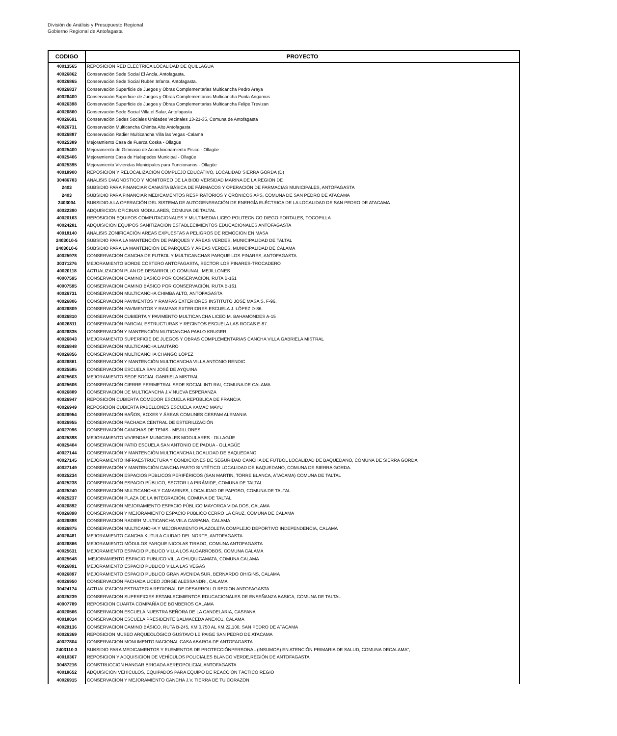División de Análisis y Presupuesto Regional
Gobierno Regional de Antofagasta
| CODIGO | PROYECTO |
| --- | --- |
| 40013565 | REPOSICION RED ELECTRICA LOCALIDAD DE QUILLAGUA |
| 40026862 | Conservación Sede Social El Ancla, Antofagasta. |
| 40026865 | Conservación Sede Social Rubén Infanta, Antofagasta. |
| 40026837 | Conservación Superficie de Juegos y Obras Complementarias Multicancha Pedro Araya |
| 40026400 | Conservación Superficie de Juegos y Obras Complementarias Multicancha Punta Angamos |
| 40026398 | Conservación Superficie de Juegos y Obras Complementarias Multicancha Felipe Trevizan |
| 40026860 | Conservación Sede Social Villa el Salar, Antofagasta |
| 40026691 | Conservación Sedes Sociales Unidades Vecinales 13-21-35, Comuna de Antofagasta |
| 40026731 | Conservación Multicancha Chimba Alto Antofagasta |
| 40026887 | Conservación Radier Multicancha Villa las Vegas -Calama |
| 40025389 | Mejoramiento Casa de Fuerza Coska - Ollagüe |
| 40025400 | Mejoramiento de Gimnasio de Acondicionamiento Físico - Ollagüe |
| 40025406 | Mejoramiento Casa de Huéspedes Municipal - Ollagüe |
| 40025395 | Mejoramiento Viviendas Municipales para Funcionarios - Ollagüe |
| 40018900 | REPOSICION Y RELOCALIZACIÓN COMPLEJO EDUCATIVO, LOCALIDAD SIERRA GORDA (D) |
| 30486783 | ANALISIS DIAGNOSTICO Y MONITOREO DE LA BIODIVERSIDAD MARINA DE LA REGION DE |
| 2403 | SUBSIDIO PARA FINANCIAR CANASTA BÁSICA DE FÁRMACOS Y OPERACIÓN DE FARMACIAS MUNICIPALES, ANTOFAGASTA |
| 2403 | SUBSIDIO PARA FINANCIAR MEDICAMENTOS RESPIRATORIOS Y CRÓNICOS APS, COMUNA DE SAN PEDRO DE ATACAMA |
| 2403004 | SUBSIDIO A LA OPERACIÓN DEL SISTEMA DE AUTOGENERACIÓN DE ENERGÍA ELÉCTRICA DE LA LOCALIDAD DE SAN PEDRO DE ATACAMA |
| 40022390 | ADQUISICION OFICINAS MODULARES, COMUNA DE TALTAL |
| 40020163 | REPOSICION EQUIPOS COMPUTACIONALES Y MULTIMEDIA LICEO POLITECNICO DIEGO PORTALES, TOCOPILLA |
| 40024281 | ADQUISICION EQUIPOS SANITIZACION ESTABLECIMIENTOS EDUCACIONALES ANTOFAGASTA |
| 40018140 | ANALISIS ZONIFICACIÓN AREAS EXPUESTAS A PELIGROS DE REMOCION EN MASA |
| 2403010-5 | SUBSIDIO PARA LA MANTENCIÓN DE PARQUES Y ÁREAS VERDES, MUNICIPALIDAD DE TALTAL |
| 2403010-6 | SUBSIDIO PARA LA MANTENCIÓN DE PARQUES Y ÁREAS VERDES, MUNICIPALIDAD DE CALAMA |
| 40025978 | CONSERVACION CANCHA DE FUTBOL Y MULTICANCHAS PARQUE LOS PINARES, ANTOFAGASTA |
| 30371276 | MEJORAMIENTO BORDE COSTERO ANTOFAGASTA, SECTOR LOS PINARES-TROCADERO |
| 40020118 | ACTUALIZACION PLAN DE DESARROLLO COMUNAL, MEJILLONES |
| 40007595 | CONSERVACION CAMINO BÁSICO POR CONSERVACIÓN, RUTA B-161 |
| 40007595 | CONSERVACION CAMINO BÁSICO POR CONSERVACIÓN, RUTA B-161 |
| 40026731 | CONSERVACIÓN MULTICANCHA CHIMBA ALTO, ANTOFAGASTA |
| 40026806 | CONSERVACIÓN PAVIMENTOS Y RAMPAS EXTERIORES INSTITUTO JOSÉ MASA S. F-96. |
| 40026809 | CONSERVACIÓN PAVIMENTOS Y RAMPAS EXTERIORES ESCUELA J. LÓPEZ D-86. |
| 40026810 | CONSERVACIÓN CUBIERTA Y PAVIMENTO MULTICANCHA LICEO M. BAHAMONDES A-15 |
| 40026811 | CONSERVACIÓN PARCIAL ESTRUCTURAS Y RECINTOS ESCUELA LAS ROCAS E-87. |
| 40026835 | CONSERVACIÓN Y MANTENCIÓN MUTICANCHA PABLO KRUGER |
| 40026843 | MEJORAMIENTO SUPERFICIE DE JUEGOS Y OBRAS COMPLEMENTARIAS CANCHA VILLA GABRIELA MISTRAL |
| 40026848 | CONSERVACIÓN MULTICANCHA LAUTARO |
| 40026856 | CONSERVACIÓN MULTICANCHA CHANGO LÓPEZ |
| 40026861 | CONSERVACIÓN Y MANTENCIÓN MULTICANCHA VILLA ANTONIO RENDIC |
| 40025585 | CONSERVACIÓN ESCUELA SAN JOSÉ DE AYQUINA |
| 40025603 | MEJORAMIENTO SEDE SOCIAL GABRIELA MISTRAL |
| 40025606 | CONSERVACIÓN CIERRE PERIMETRAL SEDE SOCIAL INTI RAI, COMUNA DE CALAMA |
| 40026889 | CONSERVACIÓN DE MULTICANCHA J.V NUEVA ESPERANZA |
| 40026947 | REPOSICIÓN CUBIERTA COMEDOR ESCUELA REPÚBLICA DE FRANCIA |
| 40026949 | REPOSICIÓN CUBIERTA PABELLONES ESCUELA KAMAC MAYU |
| 40026954 | CONSERVACIÓN BAÑOS, BOXES Y ÁREAS COMUNES CESFAM ALEMANIA |
| 40026955 | CONSERVACIÓN FACHADA CENTRAL DE ESTERILIZACIÓN |
| 40027096 | CONSERVACIÓN CANCHAS DE TENIS - MEJILLONES |
| 40025398 | MEJORAMIENTO VIVIENDAS MUNICIPALES MODULARES - OLLAGÜE |
| 40025404 | CONSERVACIÓN PATIO ESCUELA SAN ANTONIO DE PADUA - OLLAGÜE |
| 40027144 | CONSERVACIÓN Y MANTENCIÓN MULTICANCHA LOCALIDAD DE BAQUEDANO |
| 40027145 | MEJORAMIENTO INFRAESTRUCTURA Y CONDICIONES DE SEGURIDAD CANCHA DE FUTBOL LOCALIDAD DE BAQUEDANO, COMUNA DE SIERRA GORDA |
| 40027149 | CONSERVACIÓN Y MANTENCIÓN CANCHA PASTO SINTÉTICO LOCALIDAD DE BAQUEDANO, COMUNA DE SIERRA GORDA. |
| 40025234 | CONSERVACIÓN ESPACIOS PÚBLICOS PERIFÉRICOS (SAN MARTIN, TORRE BLANCA, ATACAMA) COMUNA DE TALTAL |
| 40025238 | CONSERVACIÓN ESPACIO PÚBLICO, SECTOR LA PIRÁMIDE, COMUNA DE TALTAL |
| 40025240 | CONSERVACIÓN MULTICANCHA Y CAMARINES, LOCALIDAD DE PAPOSO, COMUNA DE TALTAL |
| 40025237 | CONSERVACIÓN PLAZA DE LA INTEGRACIÓN, COMUNA DE TALTAL |
| 40026892 | CONSERVACION MEJORAMIENTO ESPACIO PÚBLICO MAYORCA VIDA DOS, CALAMA |
| 40026898 | CONSERVACIÓN Y MEJORAMIENTO ESPACIO PÚBLICO CERRO LA CRUZ, COMUNA DE CALAMA |
| 40026888 | CONSERVACION RADIER MULTICANCHA VIILA CASPANA, CALAMA |
| 40026875 | CONSERVACIÓN MULTICANCHA Y MEJORAMIENTO PLAZOLETA COMPLEJO DEPORTIVO INDEPENDENCIA, CALAMA |
| 40026481 | MEJORAMIENTO CANCHA KUTULA CIUDAD DEL NORTE, ANTOFAGASTA |
| 40026866 | MEJORAMIENTO MÓDULOS PARQUE NICOLAS TIRADO, COMUNA ANTOFAGASTA |
| 40025631 | MEJORAMIENTO ESPACIO PUBLICO VILLA LOS ALGARROBOS, COMUNA CALAMA |
| 40025648 | MEJORAMIENTO ESPACIO PUBLICO VILLA CHUQUICAMATA, COMUNA CALAMA |
| 40026891 | MEJORAMIENTO ESPACIO PUBLICO VILLA LAS VEGAS |
| 40026897 | MEJORAMIENTO ESPACIO PUBLICO GRAN AVENIDA SUR, BERNARDO OHIGINS, CALAMA |
| 40026950 | CONSERVACIÓN FACHADA LICEO JORGE ALESSANDRI, CALAMA |
| 30424174 | ACTUALIZACION ESTRATEGIA REGIONAL DE DESARROLLO REGION ANTOFAGASTA |
| 40025239 | CONSERVACION SUPERFICIES ESTABLECIMIENTOS EDUCACIONALES DE ENSEÑANZA BASICA, COMUNA DE TALTAL |
| 40007789 | REPOSICION CUARTA COMPAÑÍA DE BOMBEROS CALAMA |
| 40020566 | CONSERVACION ESCUELA NUESTRA SEÑORA DE LA CANDELARIA, CASPANA |
| 40018014 | CONSERVACION ESCUELA PRESIDENTE BALMACEDA ANEXO1, CALAMA |
| 40029136 | CONSERVACION CAMINO BÁSICO, RUTA B-245, KM 0,750 AL KM.22,100, SAN PEDRO DE ATACAMA |
| 40026369 | REPOSICION MUSEO ARQUEOLÓGICO GUSTAVO LE PAIGE SAN PEDRO DE ATACAMA |
| 40027804 | CONSERVACION MONUMENTO NACIONAL CASA ABAROA DE ANTOFAGASTA |
| 2403110-3 | SUBSIDIO PARA MEDICAMENTOS Y ELEMENTOS DE PROTECCIÓNPERSONAL (INSUMOS) EN ATENCIÓN PRIMARIA DE SALUD, COMUNA DECALAMA”, |
| 40010367 | REPOSICION Y ADQUISICION DE VEHÍCULOS POLICIALES BLANCO VERDE,REGIÓN DE ANTOFAGASTA |
| 30487216 | CONSTRUCCION HANGAR BRIGADA AEREOPOLICIAL ANTOFAGASTA |
| 40018652 | ADQUISICION VEHÍCULOS, EQUIPADOS PARA EQUIPO DE REACCIÓN TÁCTICO REGIO |
| 40026915 | CONSERVACION Y MEJORAMIENTO CANCHA J.V. TIERRA DE TU CORAZON |